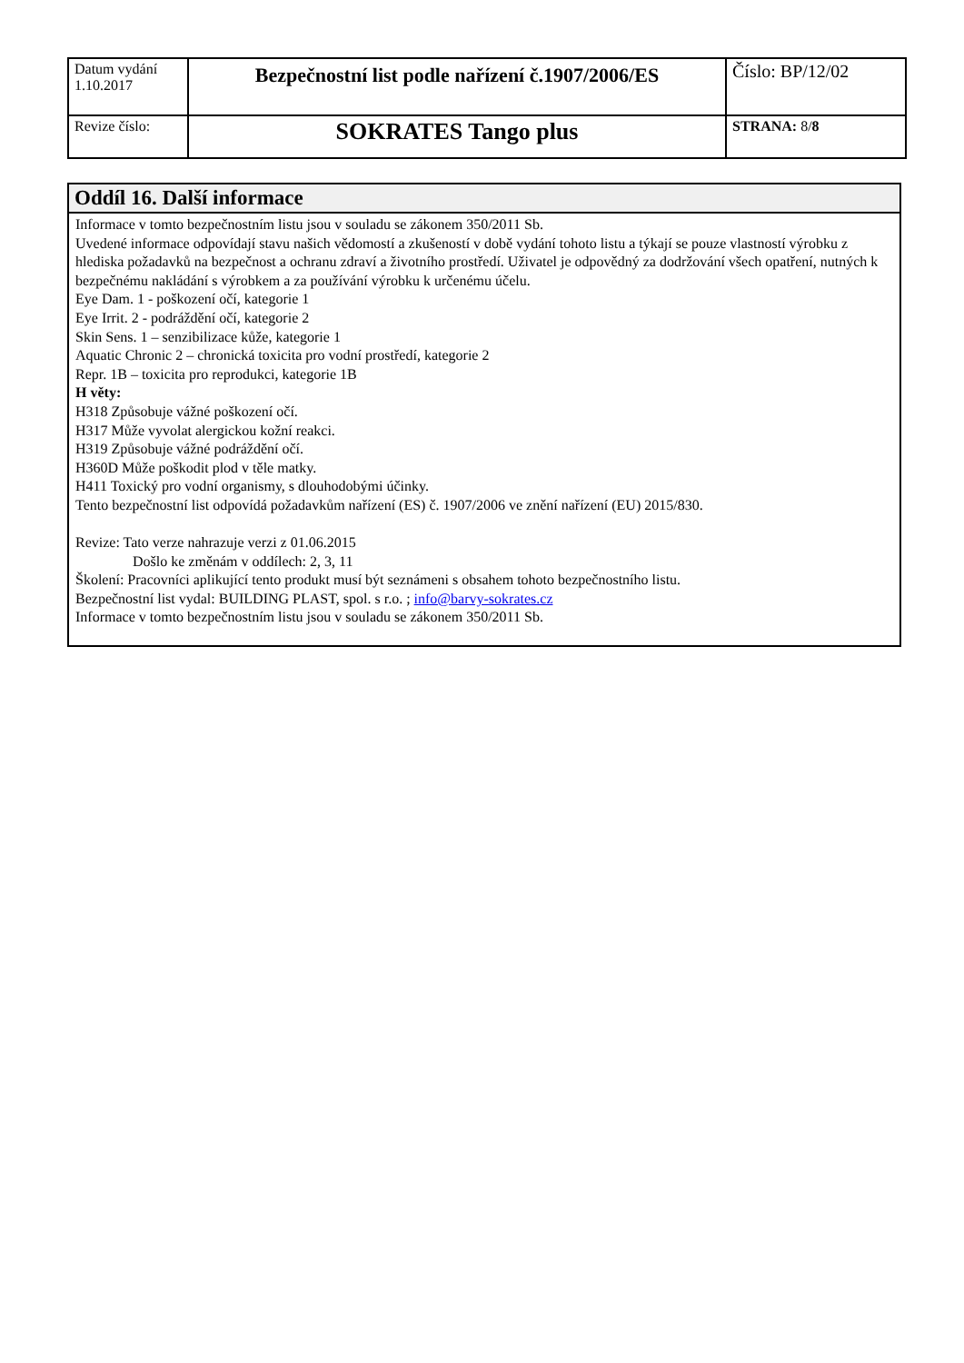| Datum vydání 1.10.2017 | Bezpečnostní list podle nařízení č.1907/2006/ES | Číslo: BP/12/02 |
| Revize číslo: | SOKRATES Tango plus | STRANA: 8/ 8 |
Oddíl 16. Další informace
Informace v tomto bezpečnostním listu jsou v souladu se zákonem 350/2011 Sb.
Uvedené informace odpovídají stavu našich vědomostí a zkušeností v době vydání tohoto listu a týkají se pouze vlastností výrobku z hlediska požadavků na bezpečnost a ochranu zdraví a životního prostředí. Uživatel je odpovědný za dodržování všech opatření, nutných k bezpečnému nakládání s výrobkem a za používání výrobku k určenému účelu.
Eye Dam. 1 - poškození očí, kategorie 1
Eye Irrit. 2 - podráždění očí, kategorie 2
Skin Sens. 1 – senzibilizace kůže, kategorie 1
Aquatic Chronic 2 – chronická toxicita pro vodní prostředí, kategorie 2
Repr. 1B – toxicita pro reprodukci, kategorie 1B
H věty:
H318 Způsobuje vážné poškození očí.
H317 Může vyvolat alergickou kožní reakci.
H319 Způsobuje vážné podráždění očí.
H360D Může poškodit plod v těle matky.
H411 Toxický pro vodní organismy, s dlouhodobými účinky.
Tento bezpečnostní list odpovídá požadavkům nařízení (ES) č. 1907/2006 ve znění nařízení (EU) 2015/830.
Revize: Tato verze nahrazuje verzi z 01.06.2015
Došlo ke změnám v oddílech: 2, 3, 11
Školení: Pracovníci aplikující tento produkt musí být seznámeni s obsahem tohoto bezpečnostního listu.
Bezpečnostní list vydal: BUILDING PLAST, spol. s r.o. ; info@barvy-sokrates.cz
Informace v tomto bezpečnostním listu jsou v souladu se zákonem 350/2011 Sb.